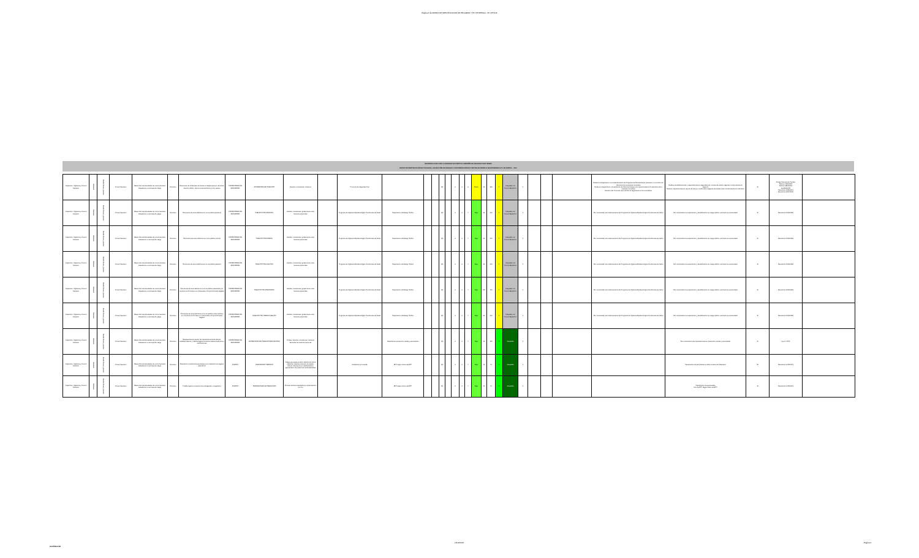Página 4 de MATRIZ DE IDENTIFICACION DE PELIGROS Y EV. DE RIESGO - PF LETICIA
DESARROLLADO CON LA ASESORIA DE POSITIVA COMPAÑÍA DE SEGUROS PARA INVIMA
MATRIZ DE IDENTIFICACIÓN DE PELIGROS, VALORACIÓN DE RIESGOS Y DETERMINACIÓN DE CONTROLES MODELO SEGÚN NORMA GTC 45 ICONTEC - 2012
| Inspección, Vigilancia y Control Sanitario | Rutinario | Muelle fluvial y plantas | Control Sanitario | Desarrollar las actividades de control sanitario basadas en un enfoque de riesgo | Rutinario | Ocurrencia de accidentes de tránsito al desplazarse en vehículos, servicio público, servicio intermunicipal y como peatón | CONDICIONES DE SEGURIDAD | ACCIDENTES DE TRANSITO. | Heridas, contusiones, fracturas | | Protocolo de Seguridad Vial | | | | (M) | | 2 | 3 | 6 | Medio | 60 | 360 | II | Aceptable con Control Especifico | 1 | | | | Realizar el seguimiento a la implementación de Programa de Mantenimiento preventivo y correctivo de Vehículos de la empresa contratista Realizar el seguimiento a la aplicación de listas de chequeo pre operacionales a los vehículos de la empresa contratista Revisión del Protocolo para verificar el seguimiento a los contratistas | Realizar sensibilizaciones y capacitaciones en seguridad vial, normas de tránsito vigentes, comportamientos seguros Realizar capacitaciones en reporte de actos y condiciones inseguras asociadas a las condiciones de los vehículos | Si | Código Nacional de Transito Decreto 1906/2015 Decreto 2851/2013 Ley1503/2011 Resolución 1565/2011 Resolución 2027/2010 | |
| Inspección, Vigilancia y Control Sanitario | Rutinario | Muelle fluvial y plantas | Control Sanitario | Desarrollar las actividades de control sanitario basadas en un enfoque de riesgo | Rutinario | Ocurrencia de actos delictivos en la vía pública (atracos) | CONDICIONES DE SEGURIDAD | PUBLICO POR ATRACOS. | Heridas, contusiones, golpes entre otras lesiones personales | | Programa de Vigilancia Epidemiológica Condiciones de Salud | Capacitación de Riesgo Público | | | (M) | | 2 | 2 | 4 | Bajo | 60 | 240 | II | Aceptable con Control Especifico | 1 | | | | Dar continuidad a la implementación del Programa de Vigilancia Epidemiológica Condiciones de Salud | Dar continuidad a la capacitación y sensibilización en riesgo público, enfocado en autocuidado | Si | Resolución 1016/1989 | |
| Inspección, Vigilancia y Control Sanitario | Rutinario | Muelle fluvial y plantas | Control Sanitario | Desarrollar las actividades de control sanitario basadas en un enfoque de riesgo | Rutinario | Ocurrencia de actos delictivos en la vía pública (robos) | CONDICIONES DE SEGURIDAD | PUBLICO POR ROBOS. | Heridas, contusiones, golpes entre otras lesiones personales | | Programa de Vigilancia Epidemiológica Condiciones de Salud | Capacitación de Riesgo Público | | | (M) | | 2 | 2 | 4 | Bajo | 60 | 240 | II | Aceptable con Control Especifico | 1 | | | | Dar continuidad a la implementación del Programa de Vigilancia Epidemiológica Condiciones de Salud | Dar continuidad a la capacitación y sensibilización en riesgo público, enfocado en autocuidado | Si | Resolución 1016/1989 | |
| Inspección, Vigilancia y Control Sanitario | Rutinario | Muelle fluvial y plantas | Control Sanitario | Desarrollar las actividades de control sanitario basadas en un enfoque de riesgo | Rutinario | Ocurrencia de actos delictivos en la vía pública (asaltos) | CONDICIONES DE SEGURIDAD | PUBLICO POR ASALTOS. | Heridas, contusiones, golpes entre otras lesiones personales | | Programa de Vigilancia Epidemiológica Condiciones de Salud | Capacitación de Riesgo Público | | | (M) | | 2 | 2 | 4 | Bajo | 60 | 240 | II | Aceptable con Control Especifico | 1 | | | | Dar continuidad a la implementación del Programa de Vigilancia Epidemiológica Condiciones de Salud | Dar continuidad a la capacitación y sensibilización en riesgo público, enfocado en autocuidado | Si | Resolución 1016/1989 | |
| Inspección, Vigilancia y Control Sanitario | Rutinario | Muelle fluvial y plantas | Control Sanitario | Desarrollar las actividades de control sanitario basadas en un enfoque de riesgo | Rutinario | Ocurrencia de actos delictivos en la vía pública (atentados) por cercanía a la Frontera con Venezuela y Grupos Armados Ilegales | CONDICIONES DE SEGURIDAD | PUBLICO POR ATENTADOS. | Heridas, contusiones, golpes entre otras lesiones personales | | Programa de Vigilancia Epidemiológica Condiciones de Salud | Capacitación de Riesgo Público | | | (M) | | 2 | 2 | 4 | Bajo | 100 | 400 | II | Aceptable con Control Especifico | 1 | | | | Dar continuidad a la implementación del Programa de Vigilancia Epidemiológica Condiciones de Salud | Dar continuidad a la capacitación y sensibilización en riesgo público, enfocado en autocuidado | Si | Resolución 1016/1989 | |
| Inspección, Vigilancia y Control Sanitario | Rutinario | Muelle fluvial y plantas | Control Sanitario | Desarrollar las actividades de control sanitario basadas en un enfoque de riesgo | Rutinario | Ocurrencia de actos delictivos en la vía pública (orden público) por cercanía a la Frontera con Venezuela y Grupos Armados Ilegales | CONDICIONES DE SEGURIDAD | PUBLICO POR ORDEN PUBLICO. | Heridas, contusiones, golpes entre otras lesiones personales | | Programa de Vigilancia Epidemiológica Condiciones de Salud | Capacitación de Riesgo Público | | | (M) | | 2 | 2 | 4 | Bajo | 60 | 240 | II | Aceptable con Control Especifico | 1 | | | | Dar continuidad a la implementación del Programa de Vigilancia Epidemiológica Condiciones de Salud | Dar continuidad a la capacitación y sensibilización en riesgo público, enfocado en autocuidado | Si | Resolución 1016/1989 | |
| Inspección, Vigilancia y Control Sanitario | Rutinario | Muelle fluvial y plantas | Control Sanitario | Desarrollar las actividades de control sanitario basadas en un enfoque de riesgo | Rutinario | Desplazamientos dentro de instalaciones de las plantas, establecimientos, y demás lugares donde se realizan auditorías y certificaciones | CONDICIONES DE SEGURIDAD | SUPERFICIES DE TRABAJO DESLIZANTES. | Golpes, lesiones, contusiones, fracturas derivadas de caída de personas | | | Capacitación prevención caídas y autocuidado | | | (M) | | 2 | 2 | 4 | Bajo | 25 | 100 | III | Aceptable | 1 | | | | | Dar continuidad a las capacitaciones en prevención caídas y autocuidado | Si | Ley 9 / 1979 | |
| Inspección, Vigilancia y Control Sanitario | Rutinario | Muelle fluvial y plantas | Control Sanitario | Desarrollar las actividades de control sanitario basadas en un enfoque de riesgo | Rutinario | Exposición a cambios de temperatura por inspección en lugares específicos | FISICOS | DISCONFORT TERMICO | Fatiga que puede producir disminución de la vigilancia, destreza manual y la rapidez, mareos, desmayos por deshidratación, agravamiento de trastornos cardiovasculares | | Hidratación en la sede | EPP según matriz de EPP | | | (M) | | 2 | 2 | 4 | Bajo | 10 | 40 | III | Aceptable | 1 | | | | | Capacitación de autocuidado e incluir el tema de hidratación | No | Resolución 2400/1979 | |
| Inspección, Vigilancia y Control Sanitario | Rutinario | Muelle fluvial y plantas | Control Sanitario | Desarrollar las actividades de control sanitario basadas en un enfoque de riesgo | Rutinario | Posible ingreso a cuartos fríos (refrigerador, congelador) | FISICOS | TEMPERATURA EXTREMA FRIO | Dolores musculo esqueléticos y estrés térmico por frío | | | EPP según matriz de EPP | | | (M) | | 2 | 2 | 4 | Bajo | 10 | 40 | III | Aceptable | 1 | | | | | Capacitación de autocuidado Uso de EPP Según Matriz de EPP | Si | Resolución 2400/1979 | |
Confidencial
13/10/2016 Página 4